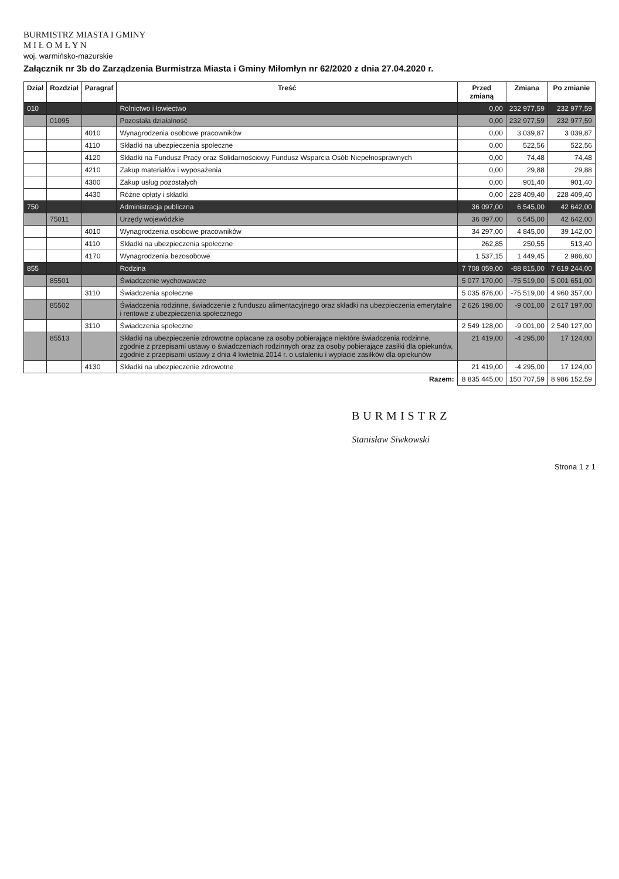BURMISTRZ MIASTA I GMINY
M I Ł O M Ł Y N
woj. warmińsko-mazurskie
Załącznik nr 3b do Zarządzenia Burmistrza Miasta i Gminy Miłomłyn nr 62/2020 z dnia 27.04.2020 r.
| Dział | Rozdział | Paragraf | Treść | Przed zmianą | Zmiana | Po zmianie |
| --- | --- | --- | --- | --- | --- | --- |
| 010 | | | Rolnictwo i łowiectwo | 0,00 | 232 977,59 | 232 977,59 |
| | 01095 | | Pozostała działalność | 0,00 | 232 977,59 | 232 977,59 |
| | | 4010 | Wynagrodzenia osobowe pracowników | 0,00 | 3 039,87 | 3 039,87 |
| | | 4110 | Składki na ubezpieczenia społeczne | 0,00 | 522,56 | 522,56 |
| | | 4120 | Składki na Fundusz Pracy oraz Solidarnościowy Fundusz Wsparcia Osób Niepełnosprawnych | 0,00 | 74,48 | 74,48 |
| | | 4210 | Zakup materiałów i wyposażenia | 0,00 | 29,88 | 29,88 |
| | | 4300 | Zakup usług pozostałych | 0,00 | 901,40 | 901,40 |
| | | 4430 | Różne opłaty i składki | 0,00 | 228 409,40 | 228 409,40 |
| 750 | | | Administracja publiczna | 36 097,00 | 6 545,00 | 42 642,00 |
| | 75011 | | Urzędy wojewódzkie | 36 097,00 | 6 545,00 | 42 642,00 |
| | | 4010 | Wynagrodzenia osobowe pracowników | 34 297,00 | 4 845,00 | 39 142,00 |
| | | 4110 | Składki na ubezpieczenia społeczne | 262,85 | 250,55 | 513,40 |
| | | 4170 | Wynagrodzenia bezosobowe | 1 537,15 | 1 449,45 | 2 986,60 |
| 855 | | | Rodzina | 7 708 059,00 | -88 815,00 | 7 619 244,00 |
| | 85501 | | Świadczenie wychowawcze | 5 077 170,00 | -75 519,00 | 5 001 651,00 |
| | | 3110 | Świadczenia społeczne | 5 035 876,00 | -75 519,00 | 4 960 357,00 |
| | 85502 | | Świadczenia rodzinne, świadczenie z funduszu alimentacyjnego oraz składki na ubezpieczenia emerytalne i rentowe z ubezpieczenia społecznego | 2 626 198,00 | -9 001,00 | 2 617 197,00 |
| | | 3110 | Świadczenia społeczne | 2 549 128,00 | -9 001,00 | 2 540 127,00 |
| | 85513 | | Składki na ubezpieczenie zdrowotne opłacane za osoby pobierające niektóre świadczenia rodzinne, zgodnie z przepisami ustawy o świadczeniach rodzinnych oraz za osoby pobierające zasiłki dla opiekunów, zgodnie z przepisami ustawy z dnia 4 kwietnia 2014 r. o ustaleniu i wypłacie zasiłków dla opiekunów | 21 419,00 | -4 295,00 | 17 124,00 |
| | | 4130 | Składki na ubezpieczenie zdrowotne | 21 419,00 | -4 295,00 | 17 124,00 |
| Razem: | | | | 8 835 445,00 | 150 707,59 | 8 986 152,59 |
BURMISTRZ
Stanisław Siwkowski
Strona 1 z 1